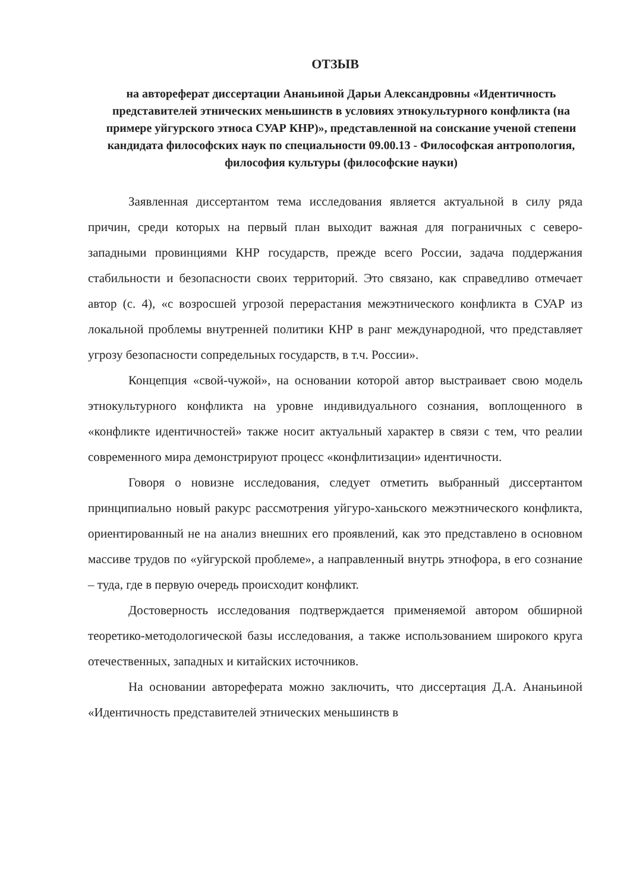ОТЗЫВ
на автореферат диссертации Ананьиной Дарьи Александровны «Идентичность представителей этнических меньшинств в условиях этнокультурного конфликта (на примере уйгурского этноса СУАР КНР)», представленной на соискание ученой степени кандидата философских наук по специальности 09.00.13 - Философская антропология, философия культуры (философские науки)
Заявленная диссертантом тема исследования является актуальной в силу ряда причин, среди которых на первый план выходит важная для пограничных с северо-западными провинциями КНР государств, прежде всего России, задача поддержания стабильности и безопасности своих территорий. Это связано, как справедливо отмечает автор (с. 4), «с возросшей угрозой перерастания межэтнического конфликта в СУАР из локальной проблемы внутренней политики КНР в ранг международной, что представляет угрозу безопасности сопредельных государств, в т.ч. России».
Концепция «свой-чужой», на основании которой автор выстраивает свою модель этнокультурного конфликта на уровне индивидуального сознания, воплощенного в «конфликте идентичностей» также носит актуальный характер в связи с тем, что реалии современного мира демонстрируют процесс «конфлитизации» идентичности.
Говоря о новизне исследования, следует отметить выбранный диссертантом принципиально новый ракурс рассмотрения уйгуро-ханьского межэтнического конфликта, ориентированный не на анализ внешних его проявлений, как это представлено в основном массиве трудов по «уйгурской проблеме», а направленный внутрь этнофора, в его сознание – туда, где в первую очередь происходит конфликт.
Достоверность исследования подтверждается применяемой автором обширной теоретико-методологической базы исследования, а также использованием широкого круга отечественных, западных и китайских источников.
На основании автореферата можно заключить, что диссертация Д.А. Ананьиной «Идентичность представителей этнических меньшинств в